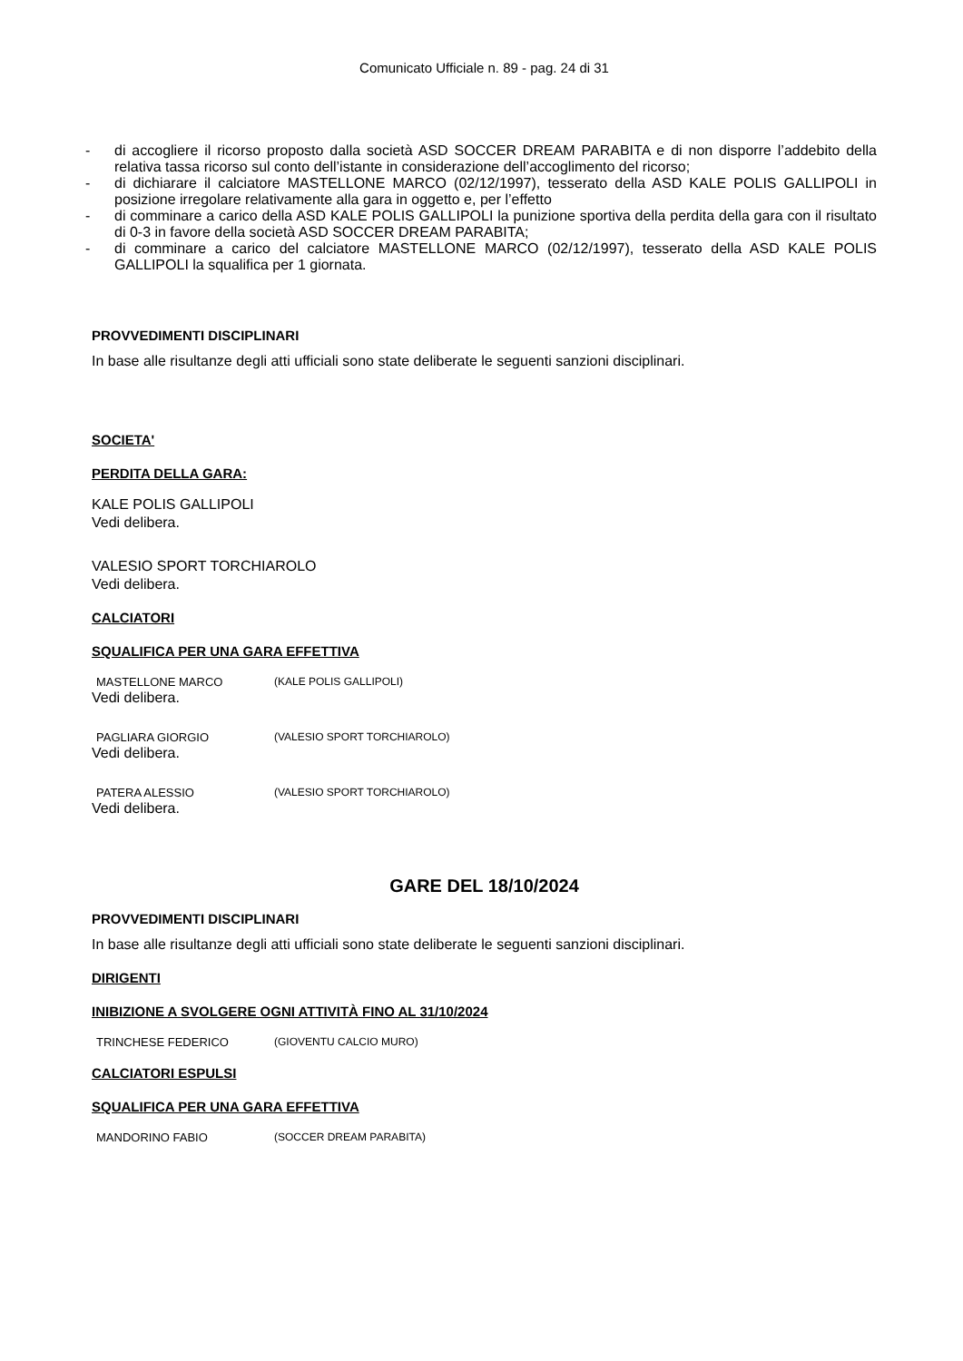Comunicato Ufficiale n. 89 - pag. 24 di 31
- di accogliere il ricorso proposto dalla società ASD SOCCER DREAM PARABITA e di non disporre l’addebito della relativa tassa ricorso sul conto dell’istante in considerazione dell’accoglimento del ricorso;
- di dichiarare il calciatore MASTELLONE MARCO (02/12/1997), tesserato della ASD KALE POLIS GALLIPOLI in posizione irregolare relativamente alla gara in oggetto e, per l’effetto
- di comminare a carico della ASD KALE POLIS GALLIPOLI la punizione sportiva della perdita della gara con il risultato di 0-3 in favore della società ASD SOCCER DREAM PARABITA;
- di comminare a carico del calciatore MASTELLONE MARCO (02/12/1997), tesserato della ASD KALE POLIS GALLIPOLI la squalifica per 1 giornata.
PROVVEDIMENTI DISCIPLINARI
In base alle risultanze degli atti ufficiali sono state deliberate le seguenti sanzioni disciplinari.
SOCIETA'
PERDITA DELLA GARA:
KALE POLIS GALLIPOLI
Vedi delibera.
VALESIO SPORT TORCHIAROLO
Vedi delibera.
CALCIATORI
SQUALIFICA PER UNA GARA EFFETTIVA
MASTELLONE MARCO (KALE POLIS GALLIPOLI)
Vedi delibera.
PAGLIARA GIORGIO (VALESIO SPORT TORCHIAROLO)
Vedi delibera.
PATERA ALESSIO (VALESIO SPORT TORCHIAROLO)
Vedi delibera.
GARE DEL 18/10/2024
PROVVEDIMENTI DISCIPLINARI
In base alle risultanze degli atti ufficiali sono state deliberate le seguenti sanzioni disciplinari.
DIRIGENTI
INIBIZIONE A SVOLGERE OGNI ATTIVITÀ FINO AL 31/10/2024
TRINCHESE FEDERICO (GIOVENTU CALCIO MURO)
CALCIATORI ESPULSI
SQUALIFICA PER UNA GARA EFFETTIVA
MANDORINO FABIO (SOCCER DREAM PARABITA)